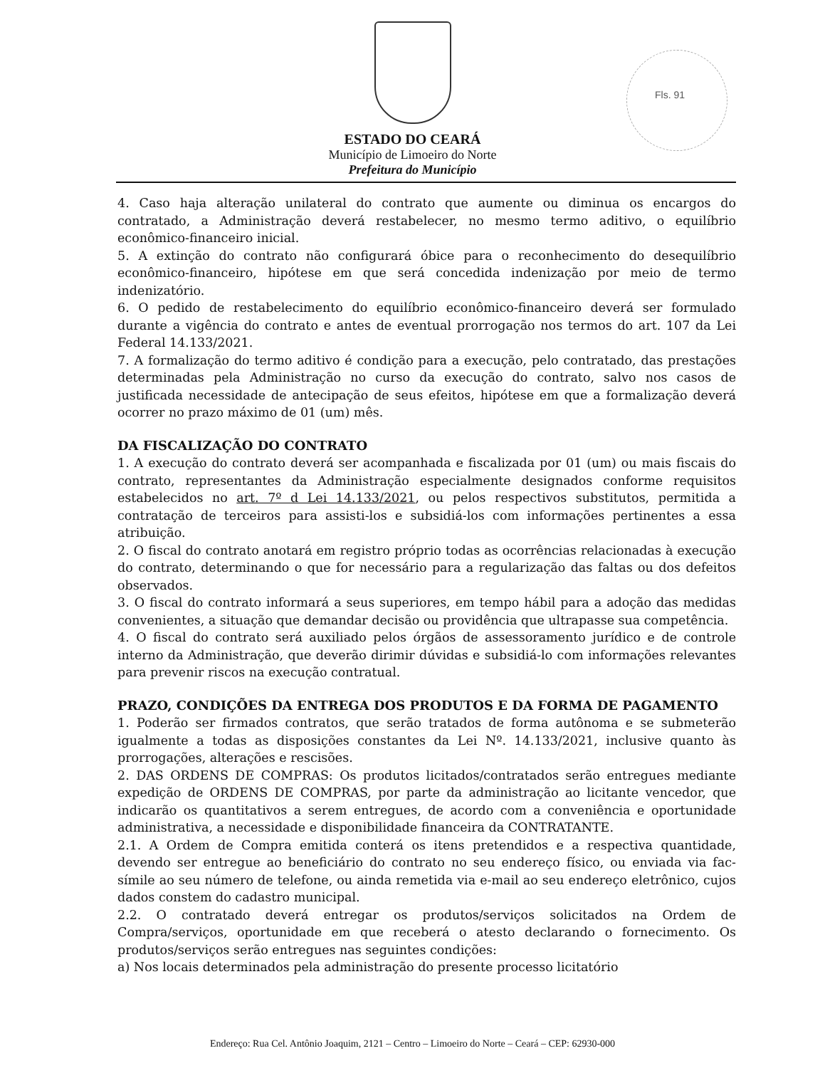ESTADO DO CEARÁ
Município de Limoeiro do Norte
Prefeitura do Município
Fls. 91
4. Caso haja alteração unilateral do contrato que aumente ou diminua os encargos do contratado, a Administração deverá restabelecer, no mesmo termo aditivo, o equilíbrio econômico-financeiro inicial.
5. A extinção do contrato não configurará óbice para o reconhecimento do desequilíbrio econômico-financeiro, hipótese em que será concedida indenização por meio de termo indenizatório.
6. O pedido de restabelecimento do equilíbrio econômico-financeiro deverá ser formulado durante a vigência do contrato e antes de eventual prorrogação nos termos do art. 107 da Lei Federal 14.133/2021.
7. A formalização do termo aditivo é condição para a execução, pelo contratado, das prestações determinadas pela Administração no curso da execução do contrato, salvo nos casos de justificada necessidade de antecipação de seus efeitos, hipótese em que a formalização deverá ocorrer no prazo máximo de 01 (um) mês.
DA FISCALIZAÇÃO DO CONTRATO
1. A execução do contrato deverá ser acompanhada e fiscalizada por 01 (um) ou mais fiscais do contrato, representantes da Administração especialmente designados conforme requisitos estabelecidos no art. 7º d Lei 14.133/2021, ou pelos respectivos substitutos, permitida a contratação de terceiros para assisti-los e subsidiá-los com informações pertinentes a essa atribuição.
2. O fiscal do contrato anotará em registro próprio todas as ocorrências relacionadas à execução do contrato, determinando o que for necessário para a regularização das faltas ou dos defeitos observados.
3. O fiscal do contrato informará a seus superiores, em tempo hábil para a adoção das medidas convenientes, a situação que demandar decisão ou providência que ultrapasse sua competência.
4. O fiscal do contrato será auxiliado pelos órgãos de assessoramento jurídico e de controle interno da Administração, que deverão dirimir dúvidas e subsidiá-lo com informações relevantes para prevenir riscos na execução contratual.
PRAZO, CONDIÇÕES DA ENTREGA DOS PRODUTOS E DA FORMA DE PAGAMENTO
1. Poderão ser firmados contratos, que serão tratados de forma autônoma e se submeterão igualmente a todas as disposições constantes da Lei Nº. 14.133/2021, inclusive quanto às prorrogações, alterações e rescisões.
2. DAS ORDENS DE COMPRAS: Os produtos licitados/contratados serão entregues mediante expedição de ORDENS DE COMPRAS, por parte da administração ao licitante vencedor, que indicarão os quantitativos a serem entregues, de acordo com a conveniência e oportunidade administrativa, a necessidade e disponibilidade financeira da CONTRATANTE.
2.1. A Ordem de Compra emitida conterá os itens pretendidos e a respectiva quantidade, devendo ser entregue ao beneficiário do contrato no seu endereço físico, ou enviada via fac-símile ao seu número de telefone, ou ainda remetida via e-mail ao seu endereço eletrônico, cujos dados constem do cadastro municipal.
2.2. O contratado deverá entregar os produtos/serviços solicitados na Ordem de Compra/serviços, oportunidade em que receberá o atesto declarando o fornecimento. Os produtos/serviços serão entregues nas seguintes condições:
a) Nos locais determinados pela administração do presente processo licitatório
Endereço: Rua Cel. Antônio Joaquim, 2121 – Centro – Limoeiro do Norte – Ceará – CEP: 62930-000